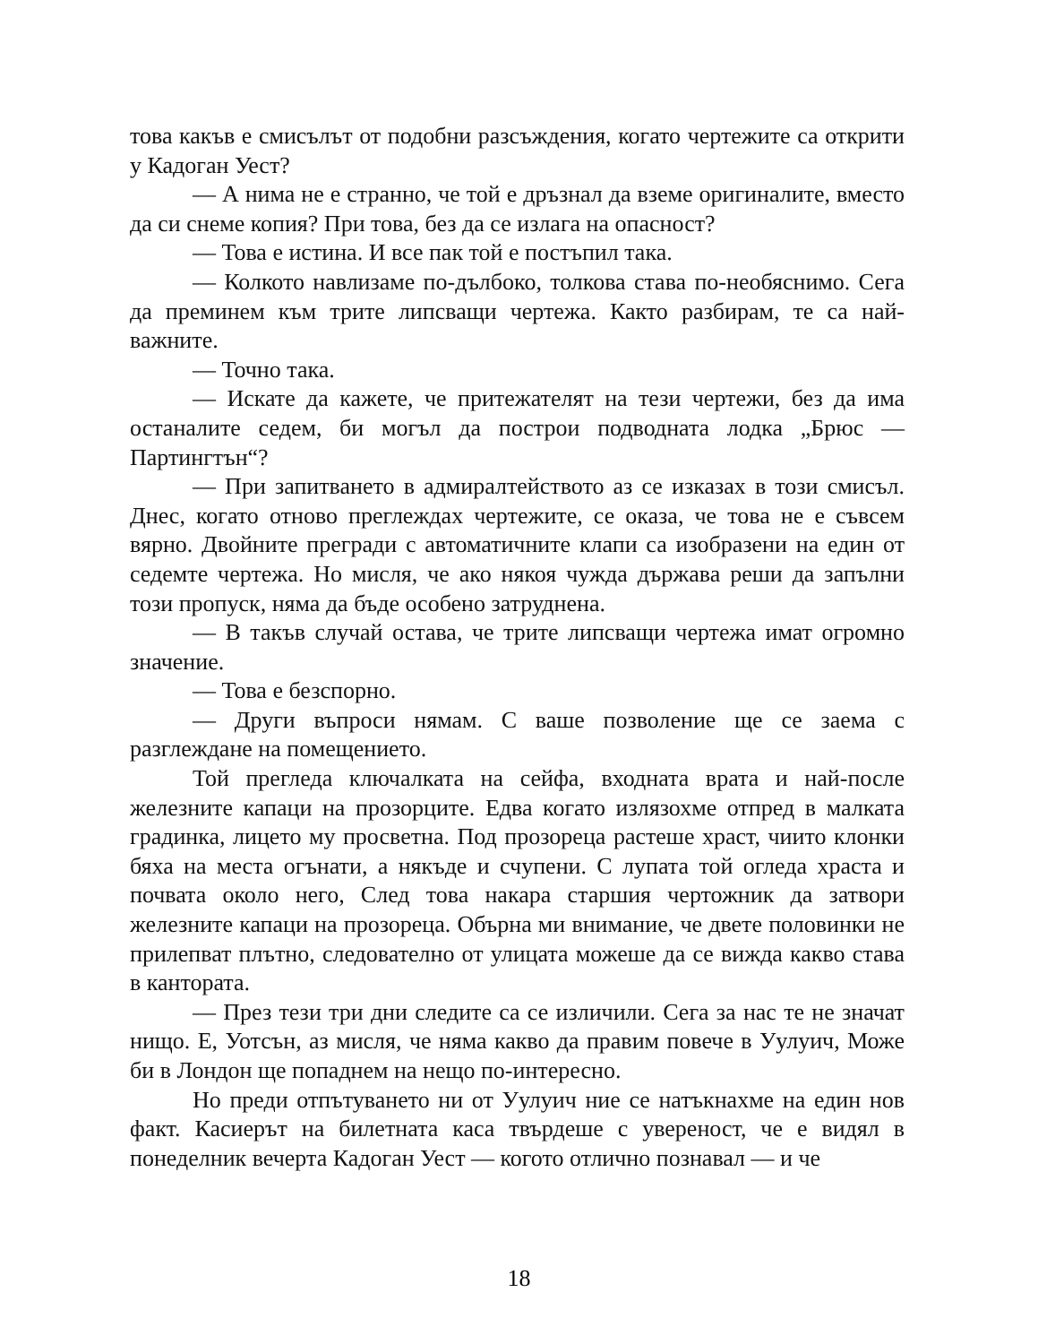това какъв е смисълът от подобни разсъждения, когато чертежите са открити у Кадоган Уест?
— А нима не е странно, че той е дръзнал да вземе оригиналите, вместо да си снеме копия? При това, без да се излага на опасност?
— Това е истина. И все пак той е постъпил така.
— Колкото навлизаме по-дълбоко, толкова става по-необяснимо. Сега да преминем към трите липсващи чертежа. Както разбирам, те са най-важните.
— Точно така.
— Искате да кажете, че притежателят на тези чертежи, без да има останалите седем, би могъл да построи подводната лодка „Брюс — Партингтън“?
— При запитването в адмиралтейството аз се изказах в този смисъл. Днес, когато отново преглеждах чертежите, се оказа, че това не е съвсем вярно. Двойните прегради с автоматичните клапи са изобразени на един от седемте чертежа. Но мисля, че ако някоя чужда държава реши да запълни този пропуск, няма да бъде особено затруднена.
— В такъв случай остава, че трите липсващи чертежа имат огромно значение.
— Това е безспорно.
— Други въпроси нямам. С ваше позволение ще се заема с разглеждане на помещението.
Той прегледа ключалката на сейфа, входната врата и най-после железните капаци на прозорците. Едва когато излязохме отпред в малката градинка, лицето му просветна. Под прозореца растеше храст, чиито клонки бяха на места огънати, а някъде и счупени. С лупата той огледа храста и почвата около него, След това накара старшия чертожник да затвори железните капаци на прозореца. Обърна ми внимание, че двете половинки не прилепват плътно, следователно от улицата можеше да се вижда какво става в кантората.
— През тези три дни следите са се изличили. Сега за нас те не значат нищо. Е, Уотсън, аз мисля, че няма какво да правим повече в Уулуич, Може би в Лондон ще попаднем на нещо по-интересно.
Но преди отпътуването ни от Уулуич ние се натъкнахме на един нов факт. Касиерът на билетната каса твърдеше с увереност, че е видял в понеделник вечерта Кадоган Уест — когото отлично познавал — и че
18